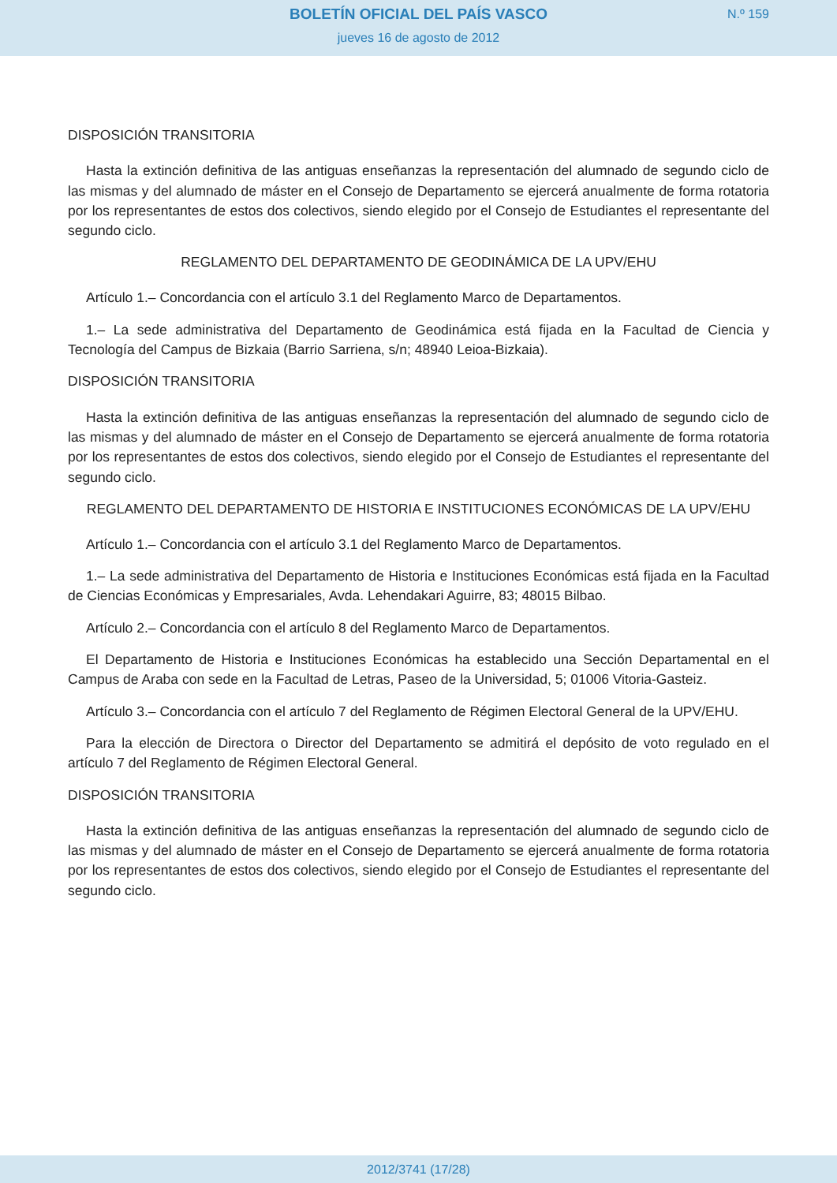BOLETÍN OFICIAL DEL PAÍS VASCO
jueves 16 de agosto de 2012
N.º 159
DISPOSICIÓN TRANSITORIA
Hasta la extinción definitiva de las antiguas enseñanzas la representación del alumnado de segundo ciclo de las mismas y del alumnado de máster en el Consejo de Departamento se ejercerá anualmente de forma rotatoria por los representantes de estos dos colectivos, siendo elegido por el Consejo de Estudiantes el representante del segundo ciclo.
REGLAMENTO DEL DEPARTAMENTO DE GEODINÁMICA DE LA UPV/EHU
Artículo 1.– Concordancia con el artículo 3.1 del Reglamento Marco de Departamentos.
1.– La sede administrativa del Departamento de Geodinámica está fijada en la Facultad de Ciencia y Tecnología del Campus de Bizkaia (Barrio Sarriena, s/n; 48940 Leioa-Bizkaia).
DISPOSICIÓN TRANSITORIA
Hasta la extinción definitiva de las antiguas enseñanzas la representación del alumnado de segundo ciclo de las mismas y del alumnado de máster en el Consejo de Departamento se ejercerá anualmente de forma rotatoria por los representantes de estos dos colectivos, siendo elegido por el Consejo de Estudiantes el representante del segundo ciclo.
REGLAMENTO DEL DEPARTAMENTO DE HISTORIA E INSTITUCIONES ECONÓMICAS DE LA UPV/EHU
Artículo 1.– Concordancia con el artículo 3.1 del Reglamento Marco de Departamentos.
1.– La sede administrativa del Departamento de Historia e Instituciones Económicas está fijada en la Facultad de Ciencias Económicas y Empresariales, Avda. Lehendakari Aguirre, 83; 48015 Bilbao.
Artículo 2.– Concordancia con el artículo 8 del Reglamento Marco de Departamentos.
El Departamento de Historia e Instituciones Económicas ha establecido una Sección Departamental en el Campus de Araba con sede en la Facultad de Letras, Paseo de la Universidad, 5; 01006 Vitoria-Gasteiz.
Artículo 3.– Concordancia con el artículo 7 del Reglamento de Régimen Electoral General de la UPV/EHU.
Para la elección de Directora o Director del Departamento se admitirá el depósito de voto regulado en el artículo 7 del Reglamento de Régimen Electoral General.
DISPOSICIÓN TRANSITORIA
Hasta la extinción definitiva de las antiguas enseñanzas la representación del alumnado de segundo ciclo de las mismas y del alumnado de máster en el Consejo de Departamento se ejercerá anualmente de forma rotatoria por los representantes de estos dos colectivos, siendo elegido por el Consejo de Estudiantes el representante del segundo ciclo.
2012/3741 (17/28)